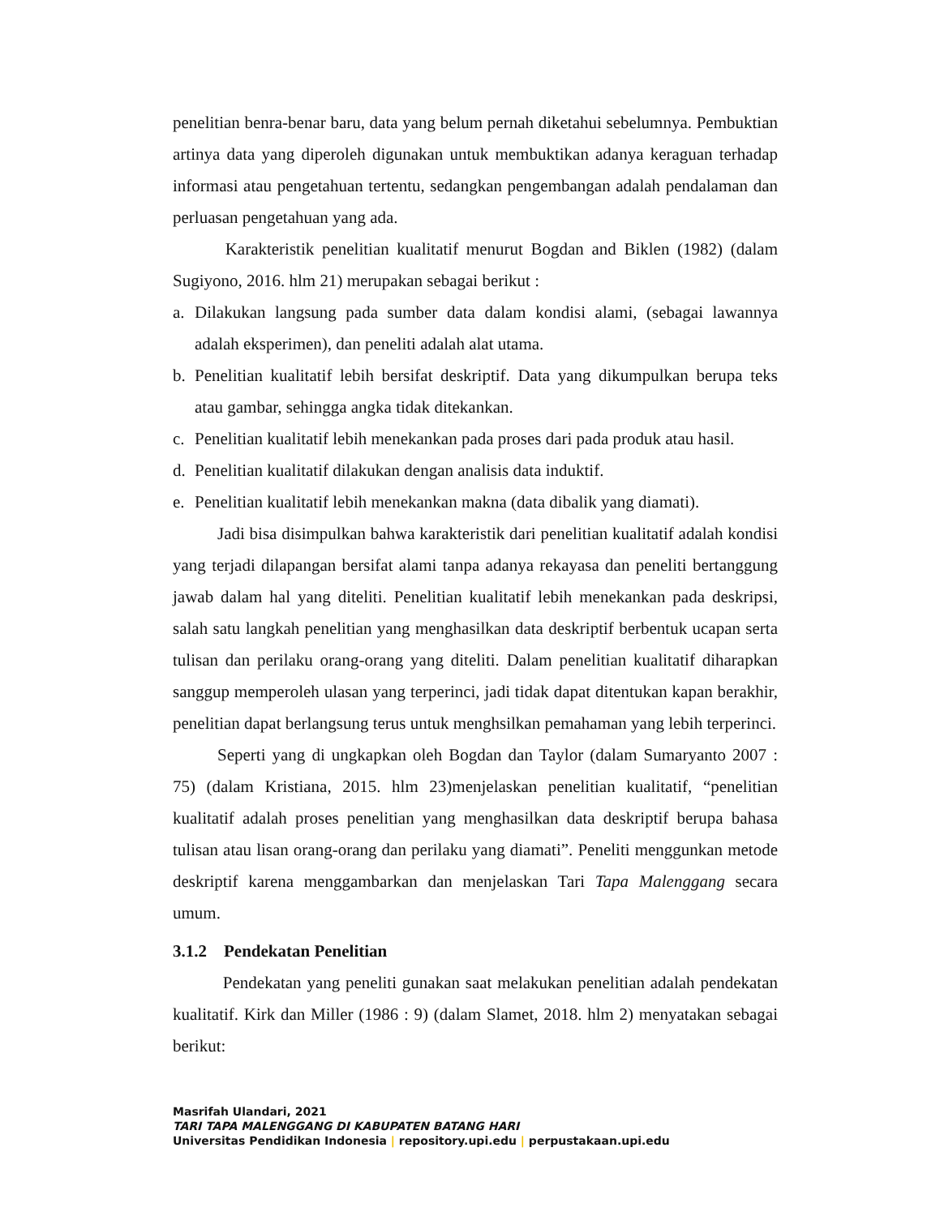penelitian benra-benar baru, data yang belum pernah diketahui sebelumnya. Pembuktian artinya data yang diperoleh digunakan untuk membuktikan adanya keraguan terhadap informasi atau pengetahuan tertentu, sedangkan pengembangan adalah pendalaman dan perluasan pengetahuan yang ada.
Karakteristik penelitian kualitatif menurut Bogdan and Biklen (1982) (dalam Sugiyono, 2016. hlm 21) merupakan sebagai berikut :
a. Dilakukan langsung pada sumber data dalam kondisi alami, (sebagai lawannya adalah eksperimen), dan peneliti adalah alat utama.
b. Penelitian kualitatif lebih bersifat deskriptif. Data yang dikumpulkan berupa teks atau gambar, sehingga angka tidak ditekankan.
c. Penelitian kualitatif lebih menekankan pada proses dari pada produk atau hasil.
d. Penelitian kualitatif dilakukan dengan analisis data induktif.
e. Penelitian kualitatif lebih menekankan makna (data dibalik yang diamati).
Jadi bisa disimpulkan bahwa karakteristik dari penelitian kualitatif adalah kondisi yang terjadi dilapangan bersifat alami tanpa adanya rekayasa dan peneliti bertanggung jawab dalam hal yang diteliti. Penelitian kualitatif lebih menekankan pada deskripsi, salah satu langkah penelitian yang menghasilkan data deskriptif berbentuk ucapan serta tulisan dan perilaku orang-orang yang diteliti. Dalam penelitian kualitatif diharapkan sanggup memperoleh ulasan yang terperinci, jadi tidak dapat ditentukan kapan berakhir, penelitian dapat berlangsung terus untuk menghsilkan pemahaman yang lebih terperinci.
Seperti yang di ungkapkan oleh Bogdan dan Taylor (dalam Sumaryanto 2007 : 75) (dalam Kristiana, 2015. hlm 23)menjelaskan penelitian kualitatif, “penelitian kualitatif adalah proses penelitian yang menghasilkan data deskriptif berupa bahasa tulisan atau lisan orang-orang dan perilaku yang diamati”. Peneliti menggunkan metode deskriptif karena menggambarkan dan menjelaskan Tari Tapa Malenggang secara umum.
3.1.2 Pendekatan Penelitian
Pendekatan yang peneliti gunakan saat melakukan penelitian adalah pendekatan kualitatif. Kirk dan Miller (1986 : 9) (dalam Slamet, 2018. hlm 2) menyatakan sebagai berikut:
Masrifah Ulandari, 2021
TARI TAPA MALENGGANG DI KABUPATEN BATANG HARI
Universitas Pendidikan Indonesia | repository.upi.edu | perpustakaan.upi.edu